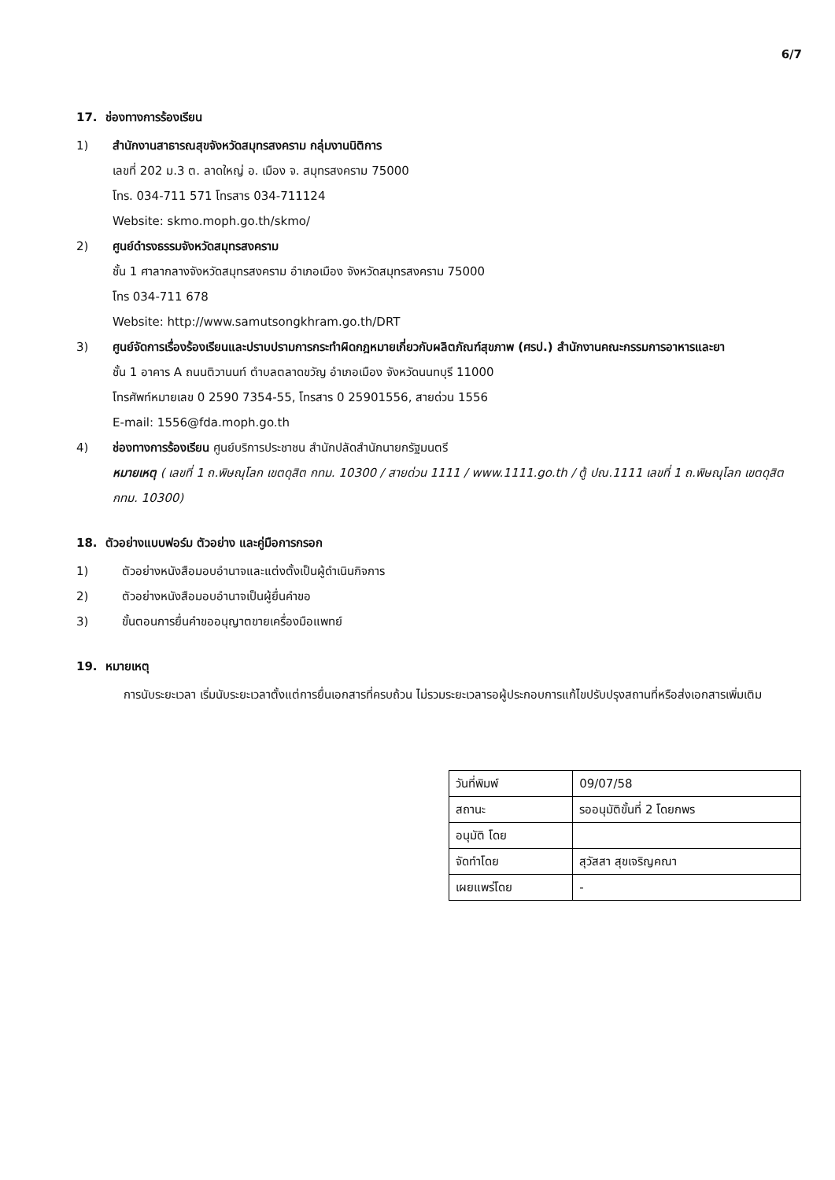6/7
17. ช่องทางการร้องเรียน
1) สำนักงานสาธารณสุขจังหวัดสมุทรสงคราม กลุ่มงานนิติการ
เลขที่ 202 ม.3 ต. ลาดใหญ่ อ. เมือง จ. สมุทรสงคราม 75000
โทร. 034-711 571 โทรสาร 034-711124
Website: skmo.moph.go.th/skmo/
2) ศูนย์ดำรงธรรมจังหวัดสมุทรสงคราม
ชั้น 1 ศาลากลางจังหวัดสมุทรสงคราม อำเภอเมือง จังหวัดสมุทรสงคราม 75000
โทร 034-711 678
Website: http://www.samutsongkhram.go.th/DRT
3) ศูนย์จัดการเรื่องร้องเรียนและปราบปรามการกระทำผิดกฎหมายเกี่ยวกับผลิตภัณฑ์สุขภาพ (ศรป.) สำนักงานคณะกรรมการอาหารและยา
ชั้น 1 อาคาร A ถนนติวานนท์ ตำบลตลาดขวัญ อำเภอเมือง จังหวัดนนทบุรี 11000
โทรศัพท์หมายเลข 0 2590 7354-55, โทรสาร 0 25901556, สายด่วน 1556
E-mail: 1556@fda.moph.go.th
4) ช่องทางการร้องเรียน ศูนย์บริการประชาชน สำนักปลัดสำนักนายกรัฐมนตรี
หมายเหตุ ( เลขที่ 1 ถ.พิษณุโลก เขตดุสิต กทม. 10300 / สายด่วน 1111 / www.1111.go.th / ตู้ ปณ.1111 เลขที่ 1 ถ.พิษณุโลก เขตดุสิต กทม. 10300)
18. ตัวอย่างแบบฟอร์ม ตัวอย่าง และคู่มือการกรอก
1) ตัวอย่างหนังสือมอบอำนาจและแต่งตั้งเป็นผู้ดำเนินกิจการ
2) ตัวอย่างหนังสือมอบอำนาจเป็นผู้ยื่นคำขอ
3) ขั้นตอนการยื่นคำขออนุญาตขายเครื่องมือแพทย์
19. หมายเหตุ
การนับระยะเวลา เริ่มนับระยะเวลาตั้งแต่การยื่นเอกสารที่ครบถ้วน ไม่รวมระยะเวลารอผู้ประกอบการแก้ไขปรับปรุงสถานที่หรือส่งเอกสารเพิ่มเติม
| วันที่พิมพ์ | 09/07/58 |
| สถานะ | รออนุมัติขั้นที่ 2 โดยกพร |
| อนุมัติ โดย | |
| จัดทำโดย | สุวัสสา สุขเจริญคณา |
| เผยแพร่โดย | - |